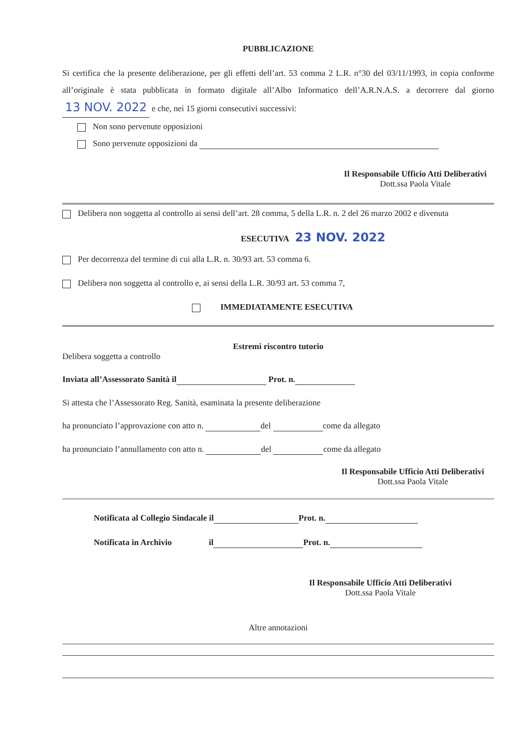PUBBLICAZIONE
Si certifica che la presente deliberazione, per gli effetti dell’art. 53 comma 2 L.R. n°30 del 03/11/1993, in copia conforme all’originale è stata pubblicata in formato digitale all’Albo Informatico dell’A.R.N.A.S. a decorrere dal giorno 13 NOV. 2022 e che, nei 15 giorni consecutivi successivi:
Non sono pervenute opposizioni
Sono pervenute opposizioni da
Il Responsabile Ufficio Atti Deliberativi
Dott.ssa Paola Vitale
Delibera non soggetta al controllo ai sensi dell’art. 28 comma, 5 della L.R. n. 2 del 26 marzo 2002 e divenuta
ESECUTIVA 23 NOV. 2022
Per decorrenza del termine di cui alla L.R. n. 30/93 art. 53 comma 6.
Delibera non soggetta al controllo e, ai sensi della L.R. 30/93 art. 53 comma 7,
IMMEDIATAMENTE ESECUTIVA
Estremi riscontro tutorio
Delibera soggetta a controllo
Inviata all’Assessorato Sanità il Prot. n.
Si attesta che l’Assessorato Reg. Sanità, esaminata la presente deliberazione
ha pronunciato l’approvazione con atto n. del come da allegato
ha pronunciato l’annullamento con atto n. del come da allegato
Il Responsabile Ufficio Atti Deliberativi
Dott.ssa Paola Vitale
Notificata al Collegio Sindacale il Prot. n.
Notificata in Archivio il Prot. n.
Il Responsabile Ufficio Atti Deliberativi
Dott.ssa Paola Vitale
Altre annotazioni